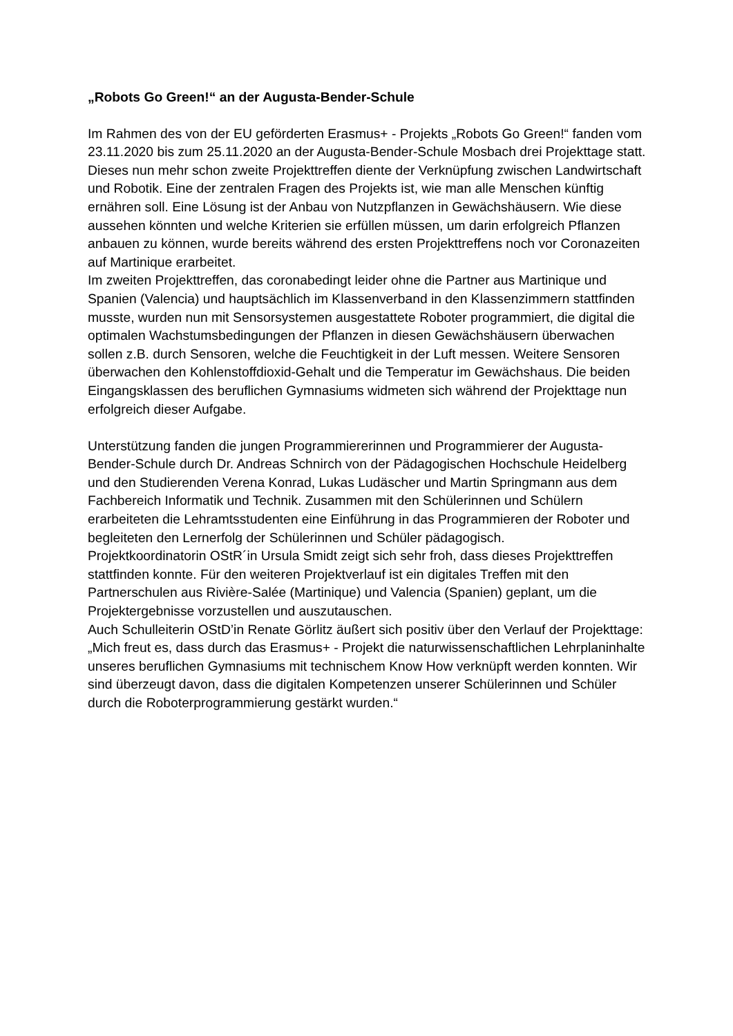„Robots Go Green!“ an der Augusta-Bender-Schule
Im Rahmen des von der EU geförderten Erasmus+ - Projekts „Robots Go Green!“ fanden vom 23.11.2020 bis zum 25.11.2020 an der Augusta-Bender-Schule Mosbach drei Projekttage statt. Dieses nun mehr schon zweite Projekttreffen diente der Verknüpfung zwischen Landwirtschaft und Robotik. Eine der zentralen Fragen des Projekts ist, wie man alle Menschen künftig ernähren soll. Eine Lösung ist der Anbau von Nutzpflanzen in Gewächshäusern. Wie diese aussehen könnten und welche Kriterien sie erfüllen müssen, um darin erfolgreich Pflanzen anbauen zu können, wurde bereits während des ersten Projekttreffens noch vor Coronazeiten auf Martinique erarbeitet.
Im zweiten Projekttreffen, das coronabedingt leider ohne die Partner aus Martinique und Spanien (Valencia) und hauptsächlich im Klassenverband in den Klassenzimmern stattfinden musste, wurden nun mit Sensorsystemen ausgestattete Roboter programmiert, die digital die optimalen Wachstumsbedingungen der Pflanzen in diesen Gewächshäusern überwachen sollen z.B. durch Sensoren, welche die Feuchtigkeit in der Luft messen. Weitere Sensoren überwachen den Kohlenstoffdioxid-Gehalt und die Temperatur im Gewächshaus. Die beiden Eingangsklassen des beruflichen Gymnasiums widmeten sich während der Projekttage nun erfolgreich dieser Aufgabe.
Unterstützung fanden die jungen Programmiererinnen und Programmierer der Augusta-Bender-Schule durch Dr. Andreas Schnirch von der Pädagogischen Hochschule Heidelberg und den Studierenden Verena Konrad, Lukas Ludäscher und Martin Springmann aus dem Fachbereich Informatik und Technik. Zusammen mit den Schülerinnen und Schülern erarbeiteten die Lehramtsstudenten eine Einführung in das Programmieren der Roboter und begleiteten den Lernerfolg der Schülerinnen und Schüler pädagogisch.
Projektkoordinatorin OStR´in Ursula Smidt zeigt sich sehr froh, dass dieses Projekttreffen stattfinden konnte. Für den weiteren Projektverlauf ist ein digitales Treffen mit den Partnerschulen aus Rivière-Salée (Martinique) und Valencia (Spanien) geplant, um die Projektergebnisse vorzustellen und auszutauschen.
Auch Schulleiterin OStD’in Renate Görlitz äußert sich positiv über den Verlauf der Projekttage: „Mich freut es, dass durch das Erasmus+ - Projekt die naturwissenschaftlichen Lehrplaninhalte unseres beruflichen Gymnasiums mit technischem Know How verknüpft werden konnten. Wir sind überzeugt davon, dass die digitalen Kompetenzen unserer Schülerinnen und Schüler durch die Roboterprogrammierung gestärkt wurden.“